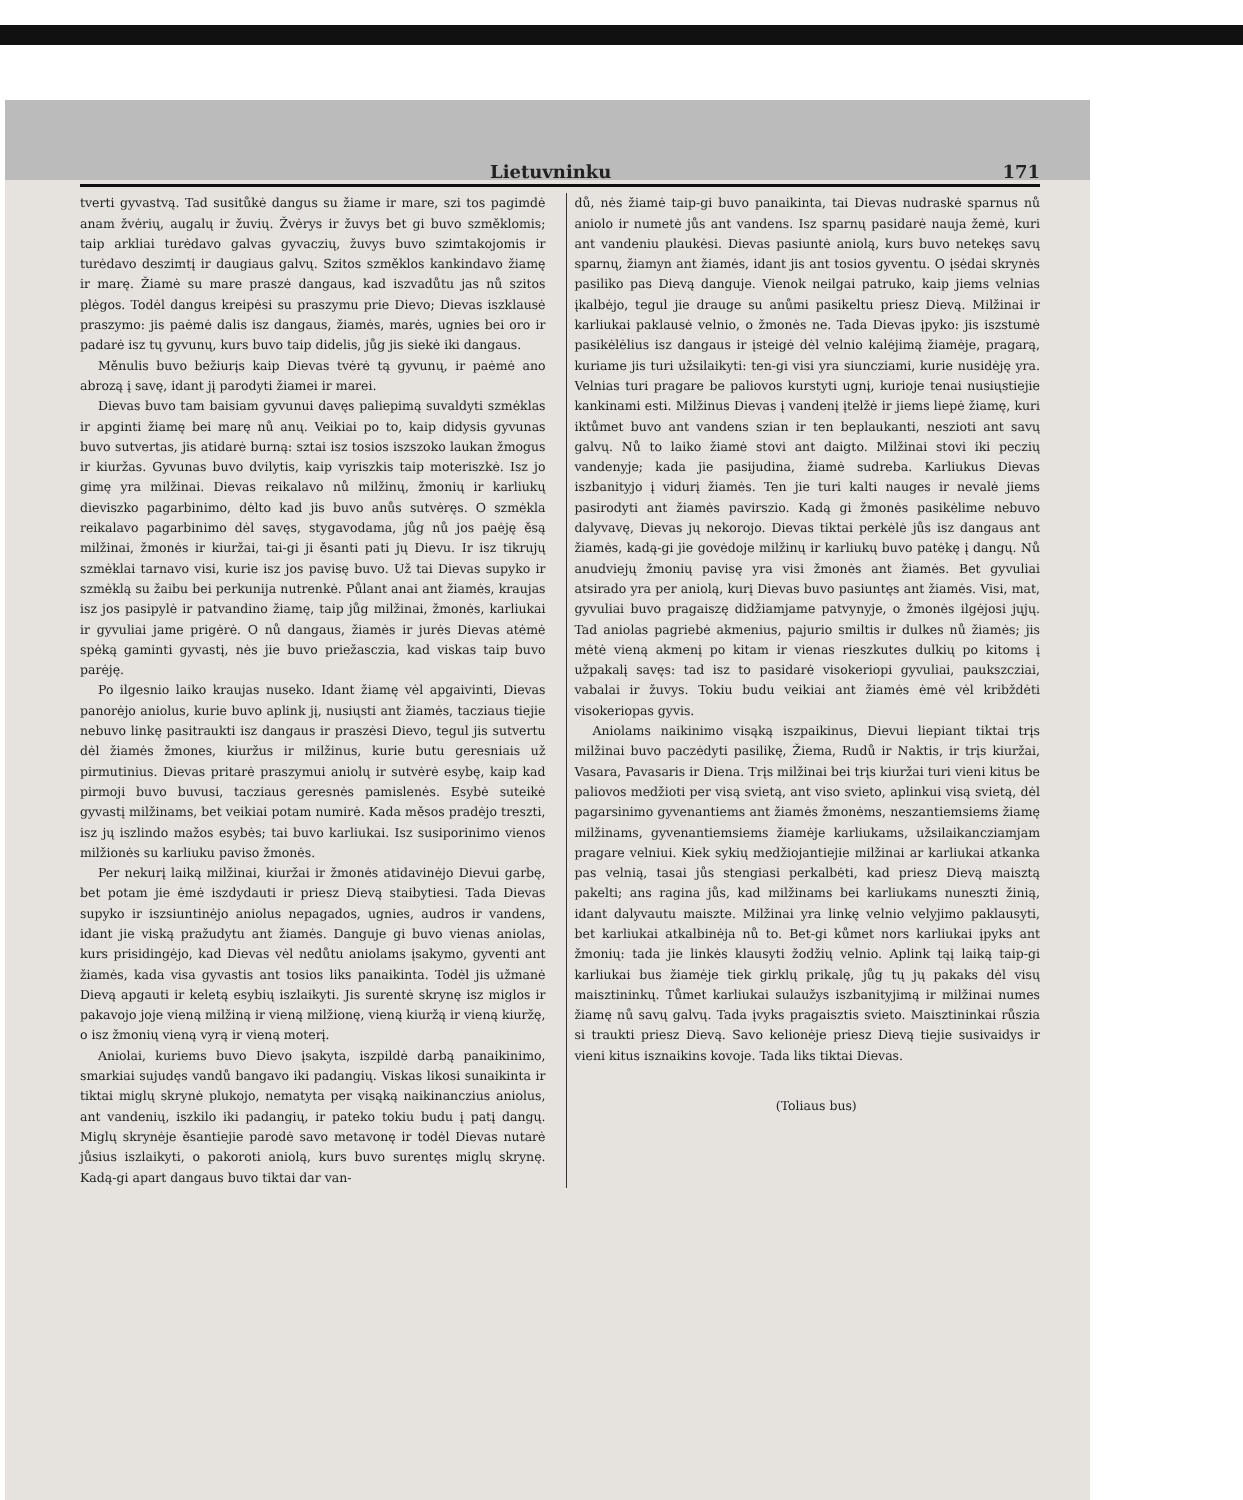Lietuvninku 171
tverti gyvastvą. Tad susitůkė dangus su žiame ir mare, szi tos pagimdė anam žvėrių, augalų ir žuvių. Žvėrys ir žuvys bet gi buvo szměklomis; taip arkliai turėdavo galvas gyvaczių, žuvys buvo szimtakojomis ir turėdavo deszimtį ir daugiaus galvų. Szitos szměklos kankindavo žiamę ir marę. Žiamė su mare praszė dangaus, kad iszvadůtu jas nů szitos plėgos. Todėl dangus kreipėsi su praszymu prie Dievo; Dievas iszklausė praszymo: jis paėmė dalis isz dangaus, žiamės, marės, ugnies bei oro ir padarė isz tų gyvunų, kurs buvo taip didelis, jůg jis siekė iki dangaus.
Měnulis buvo bežiurįs kaip Dievas tvėrė tą gyvunų, ir paėmė ano abrozą į savę, idant jį parodyti žiamei ir marei.
Dievas buvo tam baisiam gyvunui davęs paliepimą suvaldyti szmėklas ir apginti žiamę bei marę nů anų. Veikiai po to, kaip didysis gyvunas buvo sutvertas, jis atidarė burną: sztai isz tosios iszszoko laukan žmogus ir kiuržas. Gyvunas buvo dvilytis, kaip vyriszkis taip moteriszkė. Isz jo gimę yra milžinai. Dievas reikalavo nů milžinų, žmonių ir karliukų dieviszko pagarbinimo, dėlto kad jis buvo anůs sutvėręs. O szmėkla reikalavo pagarbinimo dėl savęs, stygavodama, jůg nů jos paėję ěsą milžinai, žmonės ir kiuržai, tai-gi ji ěsanti pati jų Dievu. Ir isz tikrujų szmėklai tarnavo visi, kurie isz jos pavisę buvo. Už tai Dievas supyko ir szmėklą su žaibu bei perkunija nutrenkė. Půlant anai ant žiamės, kraujas isz jos pasipylė ir patvandino žiamę, taip jůg milžinai, žmonės, karliukai ir gyvuliai jame prigėrė. O nů dangaus, žiamės ir jurės Dievas atėmė spėką gaminti gyvastį, nės jie buvo priežasczia, kad viskas taip buvo parėję.
Po ilgesnio laiko kraujas nuseko. Idant žiamę vėl apgaivinti, Dievas panorėjo aniolus, kurie buvo aplink jį, nusiųsti ant žiamės, tacziaus tiejie nebuvo linkę pasitraukti isz dangaus ir praszėsi Dievo, tegul jis sutvertu dėl žiamės žmones, kiuržus ir milžinus, kurie butu geresniais už pirmutinius. Dievas pritarė praszymui aniolų ir sutvėrė esybę, kaip kad pirmoji buvo buvusi, tacziaus geresnės pamislenės. Esybė suteikė gyvastį milžinams, bet veikiai potam numirė. Kada měsos pradėjo treszti, isz jų iszlindo mažos esybės; tai buvo karliukai. Isz susiporinimo vienos milžionės su karliuku paviso žmonės.
Per nekurį laiką milžinai, kiuržai ir žmonės atidavinėjo Dievui garbę, bet potam jie ėmė iszdydauti ir priesz Dievą staibytiesi. Tada Dievas supyko ir iszsiuntinėjo aniolus nepagados, ugnies, audros ir vandens, idant jie viską pražudytu ant žiamės. Danguje gi buvo vienas aniolas, kurs prisidingėjo, kad Dievas vėl nedůtu aniolams įsakymo, gyventi ant žiamės, kada visa gyvastis ant tosios liks panaikinta. Todėl jis užmanė Dievą apgauti ir keletą esybių iszlaikyti. Jis surentė skrynę isz miglos ir pakavojo joje vieną milžiną ir vieną milžionę, vieną kiuržą ir vieną kiuržę, o isz žmonių vieną vyrą ir vieną moterį.
Aniolai, kuriems buvo Dievo įsakyta, iszpildė darbą panaikinimo, smarkiai sujudęs vandů bangavo iki padangių. Viskas likosi sunaikinta ir tiktai miglų skrynė plukojo, nematyta per visąką naikinanczius aniolus, ant vandenių, iszkilo iki padangių, ir pateko tokiu budu į patį dangų. Miglų skrynėje ěsantiejie parodė savo metavonę ir todėl Dievas nutarė jůsius iszlaikyti, o pakoroti aniolą, kurs buvo surentęs miglų skrynę. Kadą-gi apart dangaus buvo tiktai dar van-
dů, nės žiamė taip-gi buvo panaikinta, tai Dievas nudraskė sparnus nů aniolo ir numetė jůs ant vandens. Isz sparnų pasidarė nauja žemė, kuri ant vandeniu plaukėsi. Dievas pasiuntė aniolą, kurs buvo netekęs savų sparnų, žiamyn ant žiamės, idant jis ant tosios gyventu. O įsėdai skrynės pasiliko pas Dievą danguje. Vienok neilgai patruko, kaip jiems velnias įkalbėjo, tegul jie drauge su anůmi pasikeltu priesz Dievą. Milžinai ir karliukai paklausė velnio, o žmonės ne. Tada Dievas įpyko: jis iszstumė pasikėlėlius isz dangaus ir įsteigė dėl velnio kalėjimą žiamėje, pragarą, kuriame jis turi užsilaikyti: ten-gi visi yra siuncziami, kurie nusidėję yra. Velnias turi pragare be paliovos kurstyti ugnį, kurioje tenai nusiųstiejie kankinami esti. Milžinus Dievas į vandenį įtelžė ir jiems liepė žiamę, kuri iktůmet buvo ant vandens szian ir ten beplaukanti, neszioti ant savų galvų. Nů to laiko žiamė stovi ant daigto. Milžinai stovi iki peczių vandenyje; kada jie pasijudina, žiamė sudreba. Karliukus Dievas iszbanityjo į vidurį žiamės. Ten jie turi kalti nauges ir nevalė jiems pasirodyti ant žiamės pavirszio. Kadą gi žmonės pasikėlime nebuvo dalyvavę, Dievas jų nekorojo. Dievas tiktai perkėlė jůs isz dangaus ant žiamės, kadą-gi jie govėdoje milžinų ir karliukų buvo patėkę į dangų. Nů anudviejų žmonių pavisę yra visi žmonės ant žiamės. Bet gyvuliai atsirado yra per aniolą, kurį Dievas buvo pasiuntęs ant žiamės. Visi, mat, gyvuliai buvo pragaiszę didžiamjame patvynyje, o žmonės ilgėjosi jųjų. Tad aniolas pagriebė akmenius, pajurio smiltis ir dulkes nů žiamės; jis mėtė vieną akmenį po kitam ir vienas rieszkutes dulkių po kitoms į užpakalį savęs: tad isz to pasidarė visokeriopi gyvuliai, paukszcziai, vabalai ir žuvys. Tokiu budu veikiai ant žiamės ėmė vėl kribždėti visokeriopas gyvis.
Aniolams naikinimo visąką iszpaikinus, Dievui liepiant tiktai trįs milžinai buvo paczėdyti pasilikę, Žiema, Rudů ir Naktis, ir trįs kiuržai, Vasara, Pavasaris ir Diena. Trįs milžinai bei trįs kiuržai turi vieni kitus be paliovos medžioti per visą svietą, ant viso svieto, aplinkui visą svietą, dėl pagarsinimo gyvenantiems ant žiamės žmonėms, neszantiemsiems žiamę milžinams, gyvenantiemsiems žiamėje karliukams, užsilaikancziamjam pragare velniui. Kiek sykių medžiojantiejie milžinai ar karliukai atkanka pas velnią, tasai jůs stengiasi perkalbėti, kad priesz Dievą maisztą pakelti; ans ragina jůs, kad milžinams bei karliukams nuneszti žinią, idant dalyvautu maiszte. Milžinai yra linkę velnio velyjimo paklausyti, bet karliukai atkalbinėja nů to. Bet-gi kůmet nors karliukai įpyks ant žmonių: tada jie linkės klausyti žodžių velnio. Aplink tąį laiką taip-gi karliukai bus žiamėje tiek girklų prikalę, jůg tų jų pakaks dėl visų maisztininkų. Tůmet karliukai sulaužys iszbanityjimą ir milžinai numes žiamę nů savų galvų. Tada įvyks pragaisztis svieto. Maisztininkai růszia si traukti priesz Dievą. Savo kelionėje priesz Dievą tiejie susivaidys ir vieni kitus isznaikins kovoje. Tada liks tiktai Dievas.
(Toliaus bus)